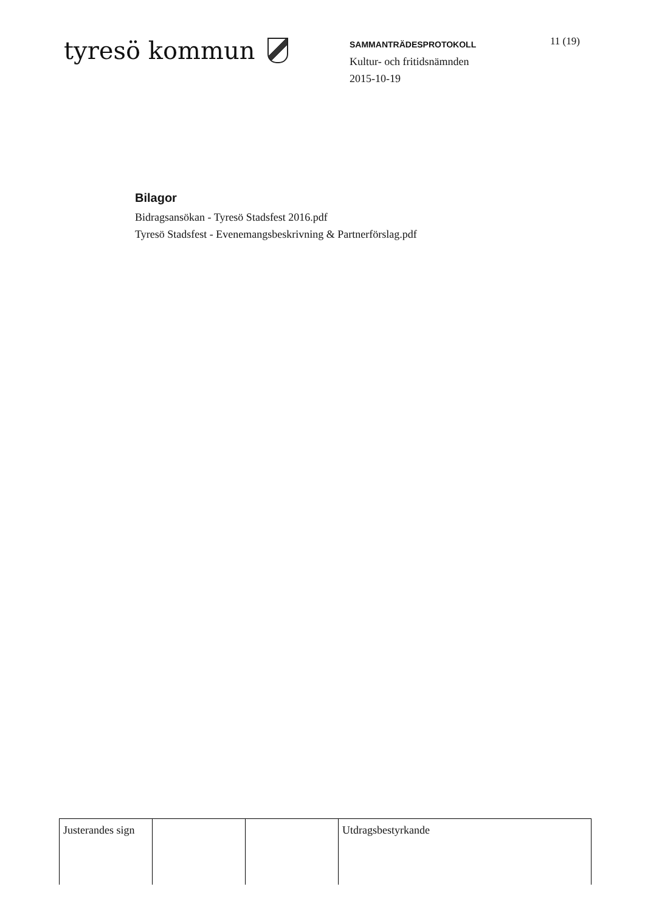tyresö kommun
SAMMANTRÄDESPROTOKOLL
Kultur- och fritidsnämnden
2015-10-19
11 (19)
Bilagor
Bidragsansökan - Tyresö Stadsfest 2016.pdf
Tyresö Stadsfest - Evenemangsbeskrivning & Partnerförslag.pdf
| Justerandes sign | | | Utdragsbestyrkande |